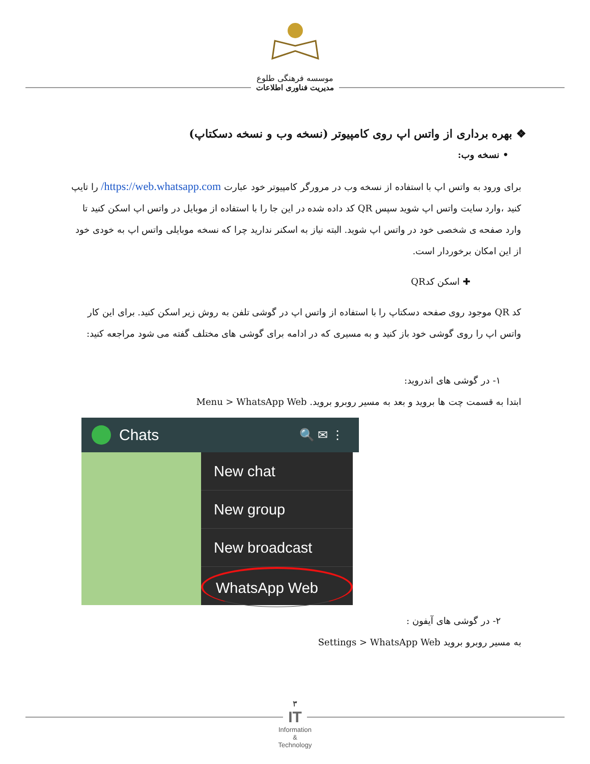موسسه فرهنگی طلوع
مدیریت فناوری اطلاعات
❖ بهره برداری از واتس اپ روی کامپیوتر (نسخه وب و نسخه دسکتاپ)
• نسخه وب:
برای ورود به واتس اپ با استفاده از نسخه وب در مرورگر کامپیوتر خود عبارت https://web.whatsapp.com/ را تایپ کنید ،وارد سایت واتس اپ شوید سپس QR کد داده شده در این جا را با استفاده از موبایل در واتس اپ اسکن کنید تا وارد صفحه ی شخصی خود در واتس اپ شوید. البته نیاز به اسکنر ندارید چرا که نسخه موبایلی واتس اپ به خودی خود از این امکان برخوردار است.
✚ اسکن کدQR
کد QR موجود روی صفحه دسکتاپ را با استفاده از واتس اپ در گوشی تلفن به روش زیر اسکن کنید. برای این کار واتس اپ را روی گوشی خود باز کنید و به مسیری که در ادامه برای گوشی های مختلف گفته می شود مراجعه کنید:
۱- در گوشی های اندروید:
ابتدا به قسمت چت ها بروید و بعد به مسیر روبرو بروید. Menu > WhatsApp Web
Chats 🔍 ✉ ⋮
New chat
New group
New broadcast
WhatsApp Web
۲- در گوشی های آیفون :
به مسیر روبرو بروید Settings > WhatsApp Web
۳
IT
Information
&
Technology